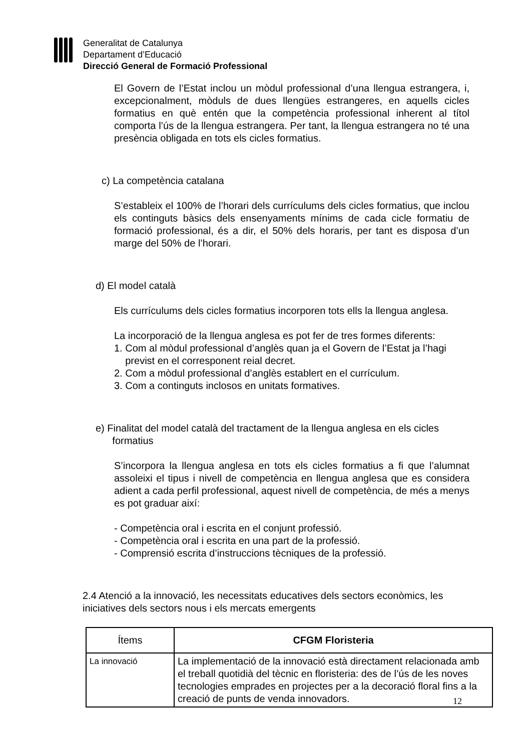Generalitat de Catalunya
Departament d’Educació
Direcció General de Formació Professional
El Govern de l’Estat inclou un mòdul professional d’una llengua estrangera, i, excepcionalment, mòduls de dues llengües estrangeres, en aquells cicles formatius en què entén que la competència professional inherent al títol comporta l’ús de la llengua estrangera. Per tant, la llengua estrangera no té una presència obligada en tots els cicles formatius.
c) La competència catalana
S’estableix el 100% de l’horari dels currículums dels cicles formatius, que inclou els continguts bàsics dels ensenyaments mínims de cada cicle formatiu de formació professional, és a dir, el 50% dels horaris, per tant es disposa d’un marge del 50% de l’horari.
d) El model català
Els currículums dels cicles formatius incorporen tots ells la llengua anglesa.
La incorporació de la llengua anglesa es pot fer de tres formes diferents:
1. Com al mòdul professional d’anglès quan ja el Govern de l’Estat ja l’hagi
previst en el corresponent reial decret.
2. Com a mòdul professional d’anglès establert en el currículum.
3. Com a continguts inclosos en unitats formatives.
e) Finalitat del model català del tractament de la llengua anglesa en els cicles
formatius
S’incorpora la llengua anglesa en tots els cicles formatius a fi que l’alumnat assoleixi el tipus i nivell de competència en llengua anglesa que es considera adient a cada perfil professional, aquest nivell de competència, de més a menys es pot graduar així:
- Competència oral i escrita en el conjunt professió.
- Competència oral i escrita en una part de la professió.
- Comprensió escrita d’instruccions tècniques de la professió.
2.4 Atenció a la innovació, les necessitats educatives dels sectors econòmics, les iniciatives dels sectors nous i els mercats emergents
| Ítems | CFGM Floristeria |
| --- | --- |
| La innovació | La implementació de la innovació està directament relacionada amb el treball quotidià del tècnic en floristeria: des de l’ús de les noves tecnologies emprades en projectes per a la decoració floral fins a la creació de punts de venda innovadors. |
12